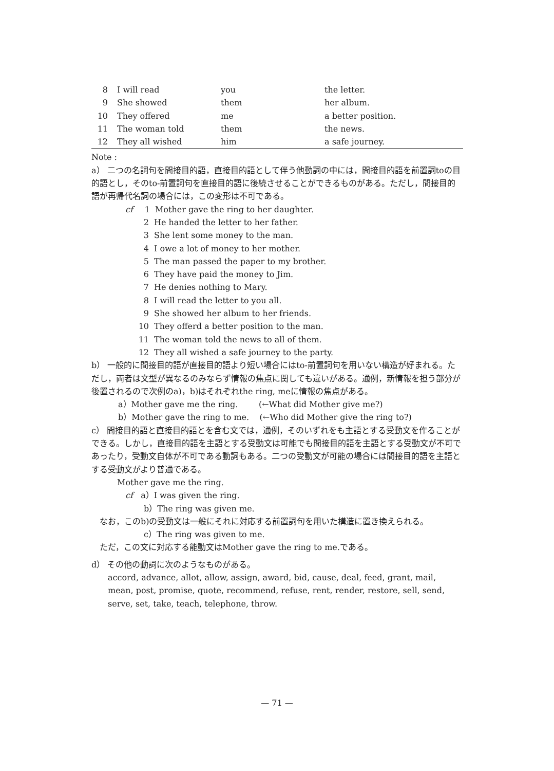| 8 | I will read | you | the letter. |
| 9 | She showed | them | her album. |
| 10 | They offered | me | a better position. |
| 11 | The woman told | them | the news. |
| 12 | They all wished | him | a safe journey. |
Note :
a） 二つの名詞句を間接目的語，直接目的語として伴う他動詞の中には，間接目的語を前置詞toの目的語とし，そのto-前置詞句を直接目的語に後続させることができるものがある。ただし，間接目的語が再帰代名詞の場合には，この変形は不可である。
cf 1 Mother gave the ring to her daughter.
2 He handed the letter to her father.
3 She lent some money to the man.
4 I owe a lot of money to her mother.
5 The man passed the paper to my brother.
6 They have paid the money to Jim.
7 He denies nothing to Mary.
8 I will read the letter to you all.
9 She showed her album to her friends.
10 They offerd a better position to the man.
11 The woman told the news to all of them.
12 They all wished a safe journey to the party.
b） 一般的に間接目的語が直接目的語より短い場合にはto-前置詞句を用いない構造が好まれる。ただし，両者は文型が異なるのみならず情報の焦点に関しても違いがある。通例，新情報を担う部分が後置されるので次例のa)，b)はそれぞれthe ring, meに情報の焦点がある。
a）Mother gave me the ring. (←What did Mother give me?)
b）Mother gave the ring to me. (←Who did Mother give the ring to?)
c） 間接目的語と直接目的語とを含む文では，通例，そのいずれをも主語とする受動文を作ることができる。しかし，直接目的語を主語とする受動文は可能でも間接目的語を主語とする受動文が不可であったり，受動文自体が不可である動詞もある。二つの受動文が可能の場合には間接目的語を主語とする受動文がより普通である。
Mother gave me the ring.
cf a）I was given the ring.
b）The ring was given me.
なお，このb)の受動文は一般にそれに対応する前置詞句を用いた構造に置き換えられる。
c）The ring was given to me.
ただ，この文に対応する能動文はMother gave the ring to me.である。
d） その他の動詞に次のようなものがある。
accord, advance, allot, allow, assign, award, bid, cause, deal, feed, grant, mail, mean, post, promise, quote, recommend, refuse, rent, render, restore, sell, send, serve, set, take, teach, telephone, throw.
— 71 —